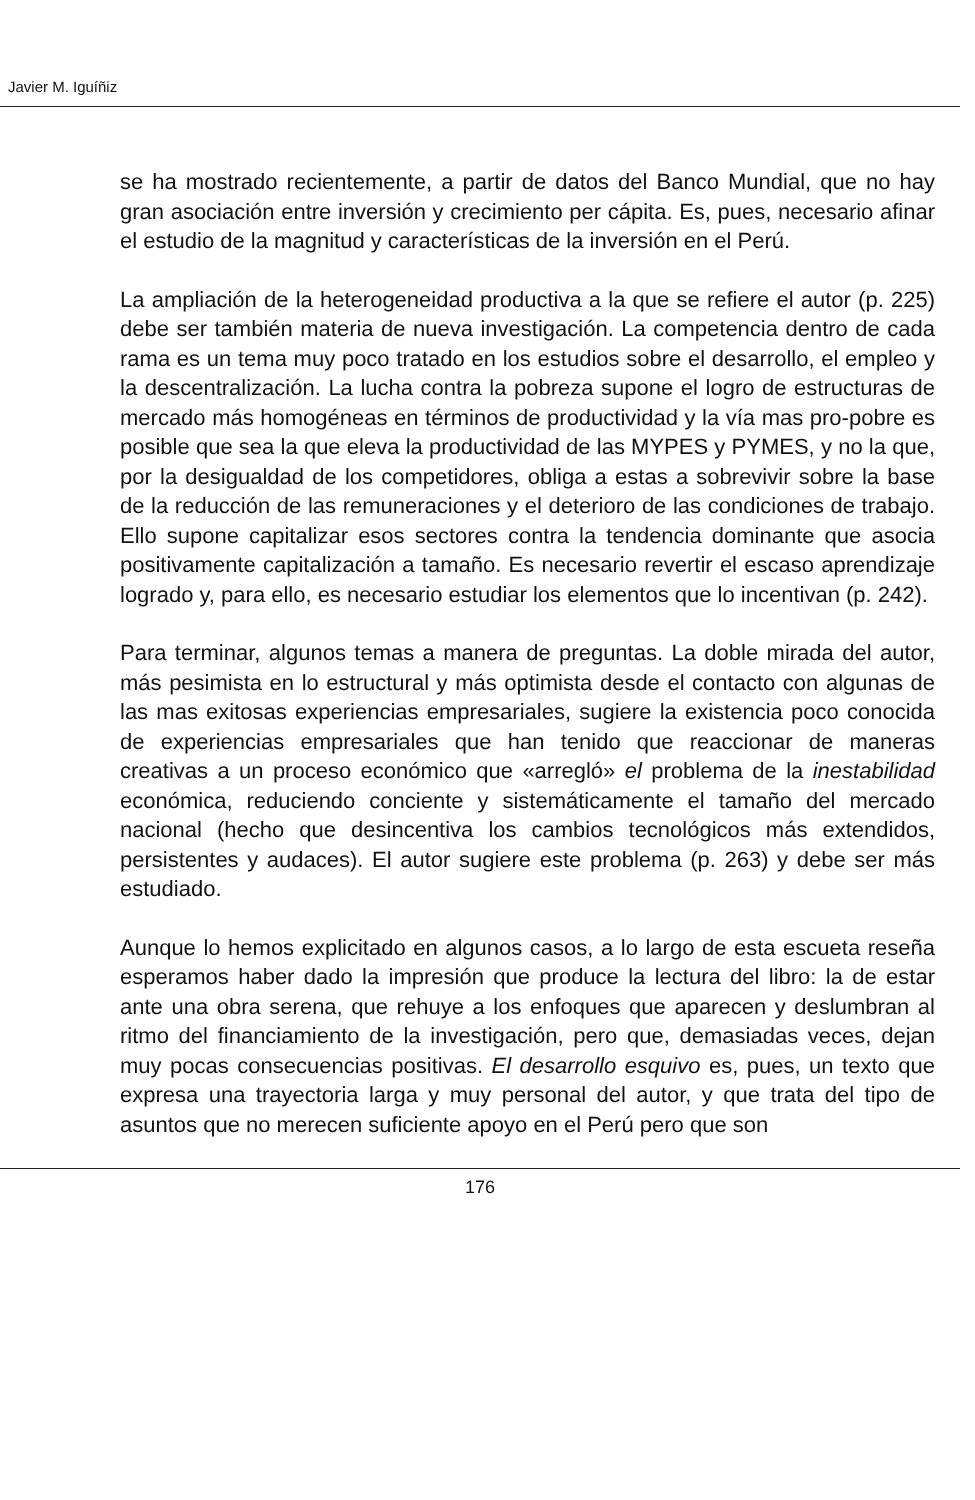Javier M. Iguíñiz
se ha mostrado recientemente, a partir de datos del Banco Mundial, que no hay gran asociación entre inversión y crecimiento per cápita. Es, pues, necesario afinar el estudio de la magnitud y características de la inversión en el Perú.
La ampliación de la heterogeneidad productiva a la que se refiere el autor (p. 225) debe ser también materia de nueva investigación. La competencia dentro de cada rama es un tema muy poco tratado en los estudios sobre el desarrollo, el empleo y la descentralización. La lucha contra la pobreza supone el logro de estructuras de mercado más homogéneas en términos de productividad y la vía mas pro-pobre es posible que sea la que eleva la productividad de las MYPES y PYMES, y no la que, por la desigualdad de los competidores, obliga a estas a sobrevivir sobre la base de la reducción de las remuneraciones y el deterioro de las condiciones de trabajo. Ello supone capitalizar esos sectores contra la tendencia dominante que asocia positivamente capitalización a tamaño. Es necesario revertir el escaso aprendizaje logrado y, para ello, es necesario estudiar los elementos que lo incentivan (p. 242).
Para terminar, algunos temas a manera de preguntas. La doble mirada del autor, más pesimista en lo estructural y más optimista desde el contacto con algunas de las mas exitosas experiencias empresariales, sugiere la existencia poco conocida de experiencias empresariales que han tenido que reaccionar de maneras creativas a un proceso económico que «arregló» el problema de la inestabilidad económica, reduciendo conciente y sistemáticamente el tamaño del mercado nacional (hecho que desincentiva los cambios tecnológicos más extendidos, persistentes y audaces). El autor sugiere este problema (p. 263) y debe ser más estudiado.
Aunque lo hemos explicitado en algunos casos, a lo largo de esta escueta reseña esperamos haber dado la impresión que produce la lectura del libro: la de estar ante una obra serena, que rehuye a los enfoques que aparecen y deslumbran al ritmo del financiamiento de la investigación, pero que, demasiadas veces, dejan muy pocas consecuencias positivas. El desarrollo esquivo es, pues, un texto que expresa una trayectoria larga y muy personal del autor, y que trata del tipo de asuntos que no merecen suficiente apoyo en el Perú pero que son
176